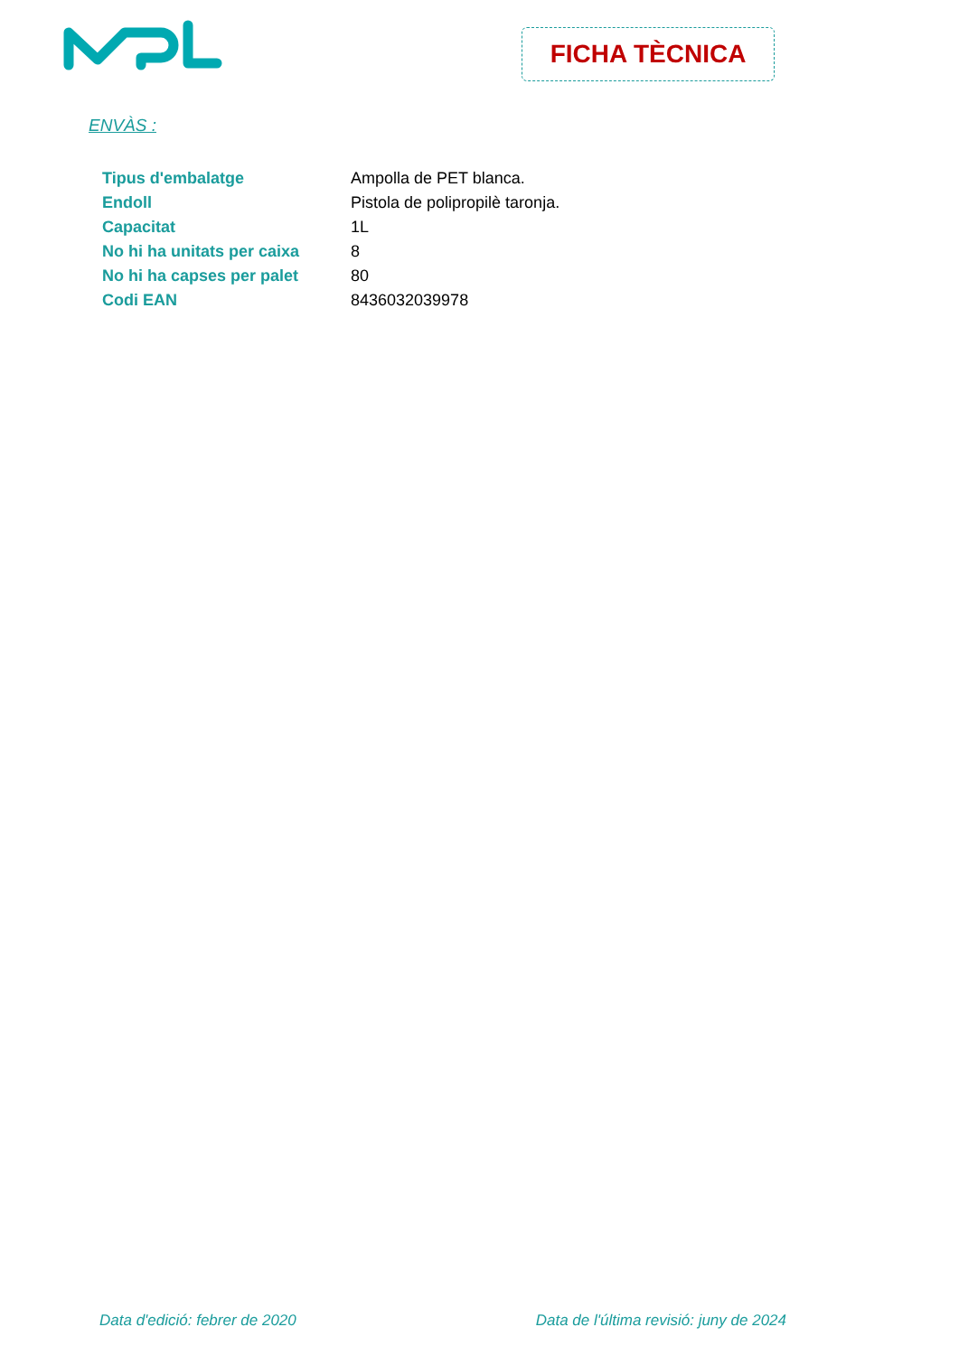FICHA TÈCNICA
ENVÀS :
| Tipus d'embalatge | Ampolla de PET blanca. |
| Endoll | Pistola de polipropilè taronja. |
| Capacitat | 1L |
| No hi ha unitats per caixa | 8 |
| No hi ha capses per palet | 80 |
| Codi EAN | 8436032039978 |
Data d'edició: febrer de 2020 Data de l'última revisió: juny de 2024